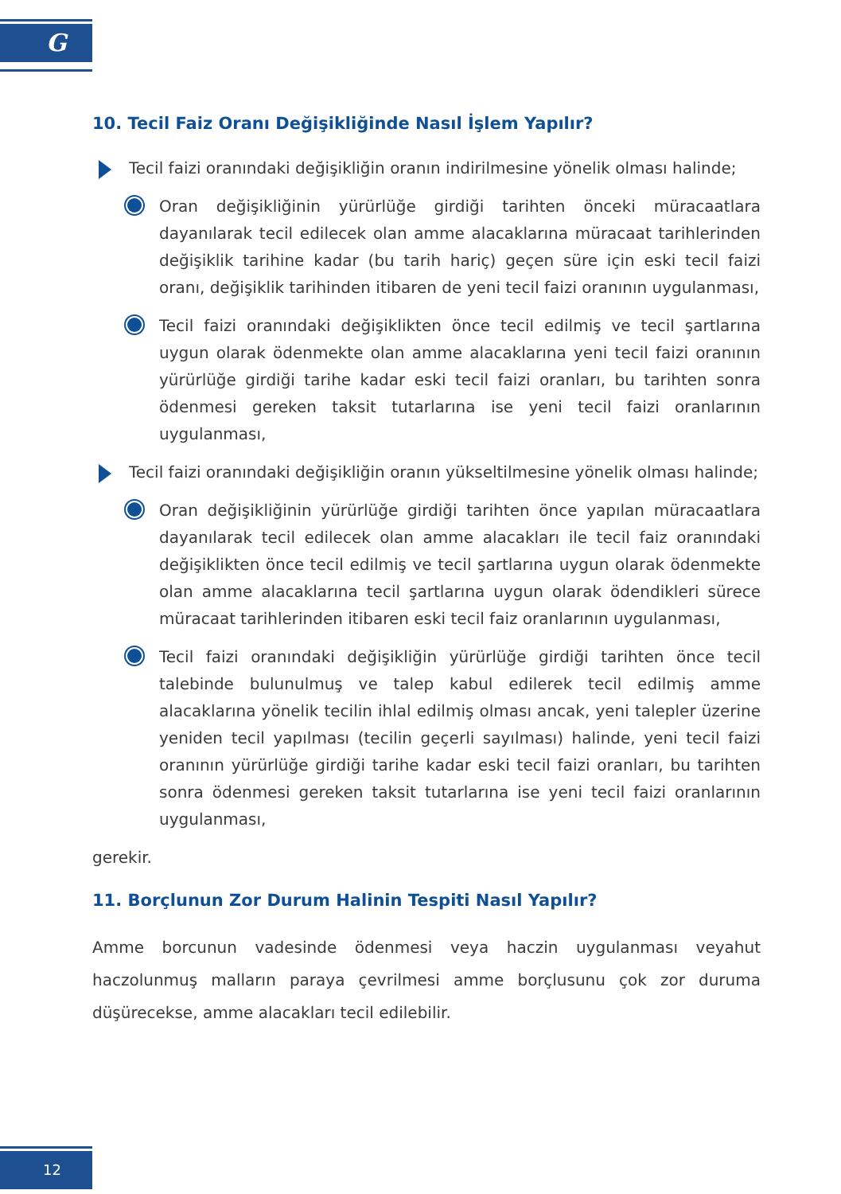G
10. Tecil Faiz Oranı Değişikliğinde Nasıl İşlem Yapılır?
Tecil faizi oranındaki değişikliğin oranın indirilmesine yönelik olması halinde;
Oran değişikliğinin yürürlüğe girdiği tarihten önceki müracaatlara dayanılarak tecil edilecek olan amme alacaklarına müracaat tarihlerinden değişiklik tarihine kadar (bu tarih hariç) geçen süre için eski tecil faizi oranı, değişiklik tarihinden itibaren de yeni tecil faizi oranının uygulanması,
Tecil faizi oranındaki değişiklikten önce tecil edilmiş ve tecil şartlarına uygun olarak ödenmekte olan amme alacaklarına yeni tecil faizi oranının yürürlüğe girdiği tarihe kadar eski tecil faizi oranları, bu tarihten sonra ödenmesi gereken taksit tutarlarına ise yeni tecil faizi oranlarının uygulanması,
Tecil faizi oranındaki değişikliğin oranın yükseltilmesine yönelik olması halinde;
Oran değişikliğinin yürürlüğe girdiği tarihten önce yapılan müracaatlara dayanılarak tecil edilecek olan amme alacakları ile tecil faiz oranındaki değişiklikten önce tecil edilmiş ve tecil şartlarına uygun olarak ödenmekte olan amme alacaklarına tecil şartlarına uygun olarak ödendikleri sürece müracaat tarihlerinden itibaren eski tecil faiz oranlarının uygulanması,
Tecil faizi oranındaki değişikliğin yürürlüğe girdiği tarihten önce tecil talebinde bulunulmuş ve talep kabul edilerek tecil edilmiş amme alacaklarına yönelik tecilin ihlal edilmiş olması ancak, yeni talepler üzerine yeniden tecil yapılması (tecilin geçerli sayılması) halinde, yeni tecil faizi oranının yürürlüğe girdiği tarihe kadar eski tecil faizi oranları, bu tarihten sonra ödenmesi gereken taksit tutarlarına ise yeni tecil faizi oranlarının uygulanması,
gerekir.
11. Borçlunun Zor Durum Halinin Tespiti Nasıl Yapılır?
Amme borcunun vadesinde ödenmesi veya haczin uygulanması veyahut haczolunmuş malların paraya çevrilmesi amme borçlusunu çok zor duruma düşürecekse, amme alacakları tecil edilebilir.
12